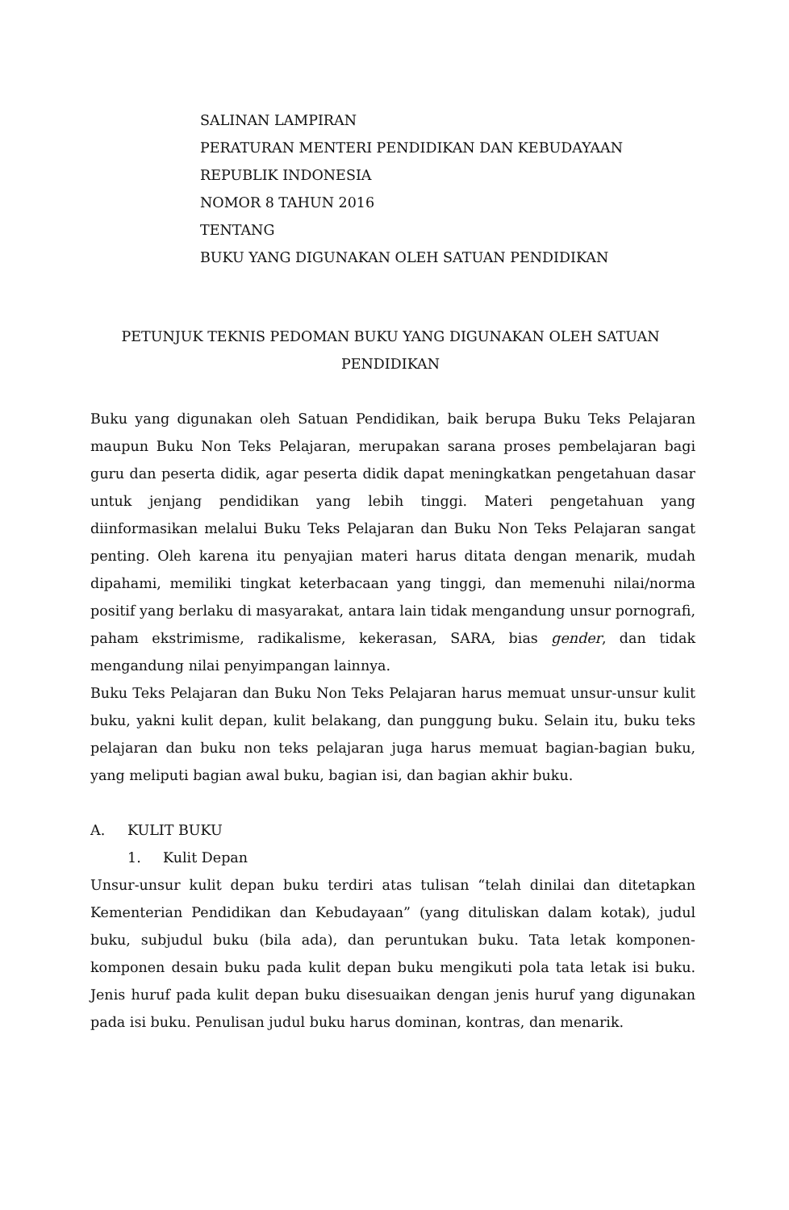SALINAN LAMPIRAN
PERATURAN MENTERI PENDIDIKAN DAN KEBUDAYAAN
REPUBLIK INDONESIA
NOMOR 8 TAHUN 2016
TENTANG
BUKU YANG DIGUNAKAN OLEH SATUAN PENDIDIKAN
PETUNJUK TEKNIS PEDOMAN BUKU YANG DIGUNAKAN OLEH SATUAN PENDIDIKAN
Buku yang digunakan oleh Satuan Pendidikan, baik berupa Buku Teks Pelajaran maupun Buku Non Teks Pelajaran, merupakan sarana proses pembelajaran bagi guru dan peserta didik, agar peserta didik dapat meningkatkan pengetahuan dasar untuk jenjang pendidikan yang lebih tinggi. Materi pengetahuan yang diinformasikan melalui Buku Teks Pelajaran dan Buku Non Teks Pelajaran sangat penting. Oleh karena itu penyajian materi harus ditata dengan menarik, mudah dipahami, memiliki tingkat keterbacaan yang tinggi, dan memenuhi nilai/norma positif yang berlaku di masyarakat, antara lain tidak mengandung unsur pornografi, paham ekstrimisme, radikalisme, kekerasan, SARA, bias gender, dan tidak mengandung nilai penyimpangan lainnya.
Buku Teks Pelajaran dan Buku Non Teks Pelajaran harus memuat unsur-unsur kulit buku, yakni kulit depan, kulit belakang, dan punggung buku. Selain itu, buku teks pelajaran dan buku non teks pelajaran juga harus memuat bagian-bagian buku, yang meliputi bagian awal buku, bagian isi, dan bagian akhir buku.
A. KULIT BUKU
1. Kulit Depan
Unsur-unsur kulit depan buku terdiri atas tulisan “telah dinilai dan ditetapkan Kementerian Pendidikan dan Kebudayaan” (yang dituliskan dalam kotak), judul buku, subjudul buku (bila ada), dan peruntukan buku. Tata letak komponen-komponen desain buku pada kulit depan buku mengikuti pola tata letak isi buku. Jenis huruf pada kulit depan buku disesuaikan dengan jenis huruf yang digunakan pada isi buku. Penulisan judul buku harus dominan, kontras, dan menarik.